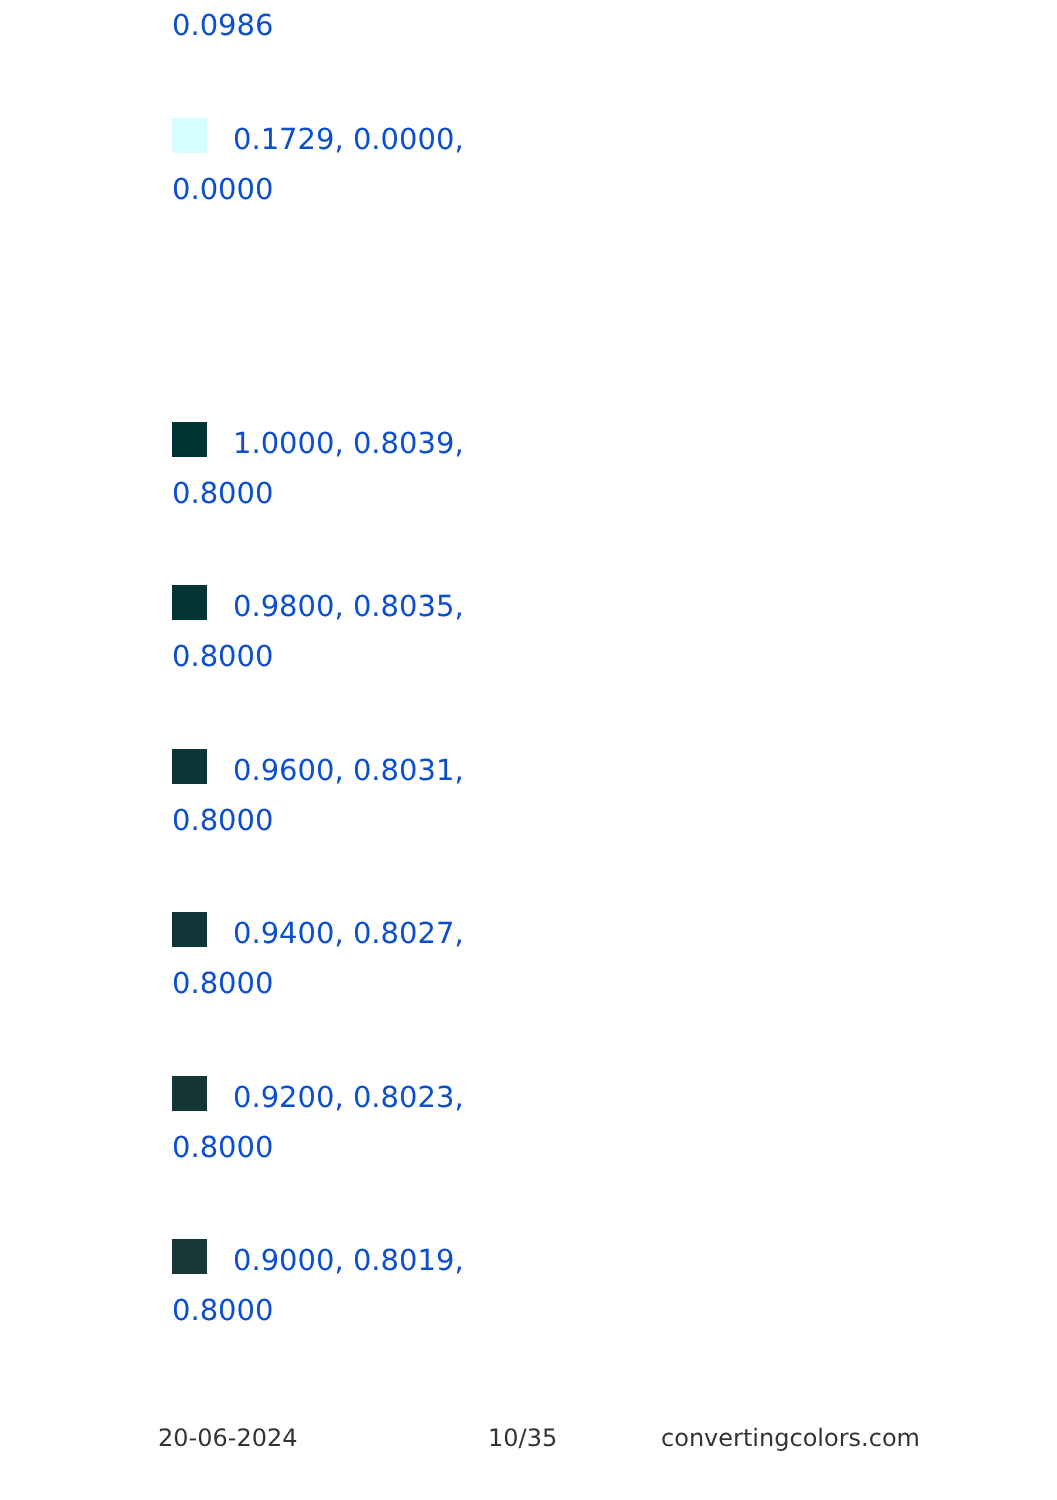0.0986
0.1729, 0.0000, 0.0000
1.0000, 0.8039, 0.8000
0.9800, 0.8035, 0.8000
0.9600, 0.8031, 0.8000
0.9400, 0.8027, 0.8000
0.9200, 0.8023, 0.8000
0.9000, 0.8019, 0.8000
20-06-2024 10/35 convertingcolors.com